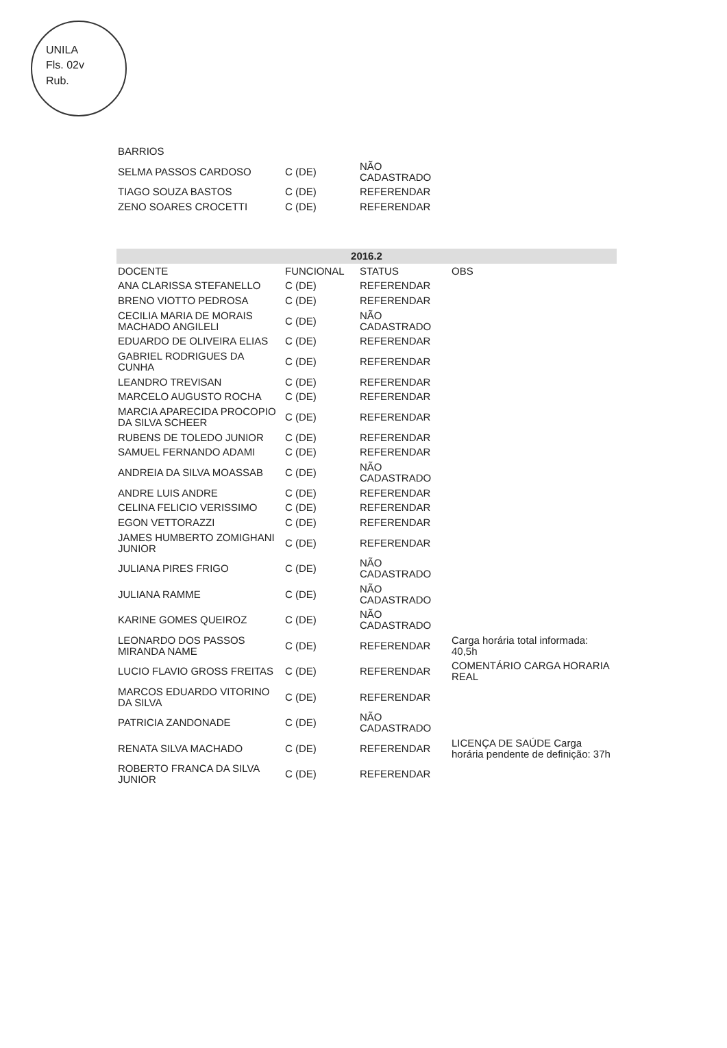UNILA
Fls. 02v
Rub.
| BARRIOS | | | |
| SELMA PASSOS CARDOSO | C (DE) | NÃO CADASTRADO | |
| TIAGO SOUZA BASTOS | C (DE) | REFERENDAR | |
| ZENO SOARES CROCETTI | C (DE) | REFERENDAR | |
| 2016.2 | | | |
| --- | --- | --- | --- |
| DOCENTE | FUNCIONAL | STATUS | OBS |
| ANA CLARISSA STEFANELLO | C (DE) | REFERENDAR | |
| BRENO VIOTTO PEDROSA | C (DE) | REFERENDAR | |
| CECILIA MARIA DE MORAIS MACHADO ANGILELI | C (DE) | NÃO CADASTRADO | |
| EDUARDO DE OLIVEIRA ELIAS | C (DE) | REFERENDAR | |
| GABRIEL RODRIGUES DA CUNHA | C (DE) | REFERENDAR | |
| LEANDRO TREVISAN | C (DE) | REFERENDAR | |
| MARCELO AUGUSTO ROCHA | C (DE) | REFERENDAR | |
| MARCIA APARECIDA PROCOPIO DA SILVA SCHEER | C (DE) | REFERENDAR | |
| RUBENS DE TOLEDO JUNIOR | C (DE) | REFERENDAR | |
| SAMUEL FERNANDO ADAMI | C (DE) | REFERENDAR | |
| ANDREIA DA SILVA MOASSAB | C (DE) | NÃO CADASTRADO | |
| ANDRE LUIS ANDRE | C (DE) | REFERENDAR | |
| CELINA FELICIO VERISSIMO | C (DE) | REFERENDAR | |
| EGON VETTORAZZI | C (DE) | REFERENDAR | |
| JAMES HUMBERTO ZOMIGHANI JUNIOR | C (DE) | REFERENDAR | |
| JULIANA PIRES FRIGO | C (DE) | NÃO CADASTRADO | |
| JULIANA RAMME | C (DE) | NÃO CADASTRADO | |
| KARINE GOMES QUEIROZ | C (DE) | NÃO CADASTRADO | |
| LEONARDO DOS PASSOS MIRANDA NAME | C (DE) | REFERENDAR | Carga horária total informada: 40,5h |
| LUCIO FLAVIO GROSS FREITAS | C (DE) | REFERENDAR | COMENTÁRIO CARGA HORARIA REAL |
| MARCOS EDUARDO VITORINO DA SILVA | C (DE) | REFERENDAR | |
| PATRICIA ZANDONADE | C (DE) | NÃO CADASTRADO | |
| RENATA SILVA MACHADO | C (DE) | REFERENDAR | LICENÇA DE SAÚDE Carga horária pendente de definição: 37h |
| ROBERTO FRANCA DA SILVA JUNIOR | C (DE) | REFERENDAR | |